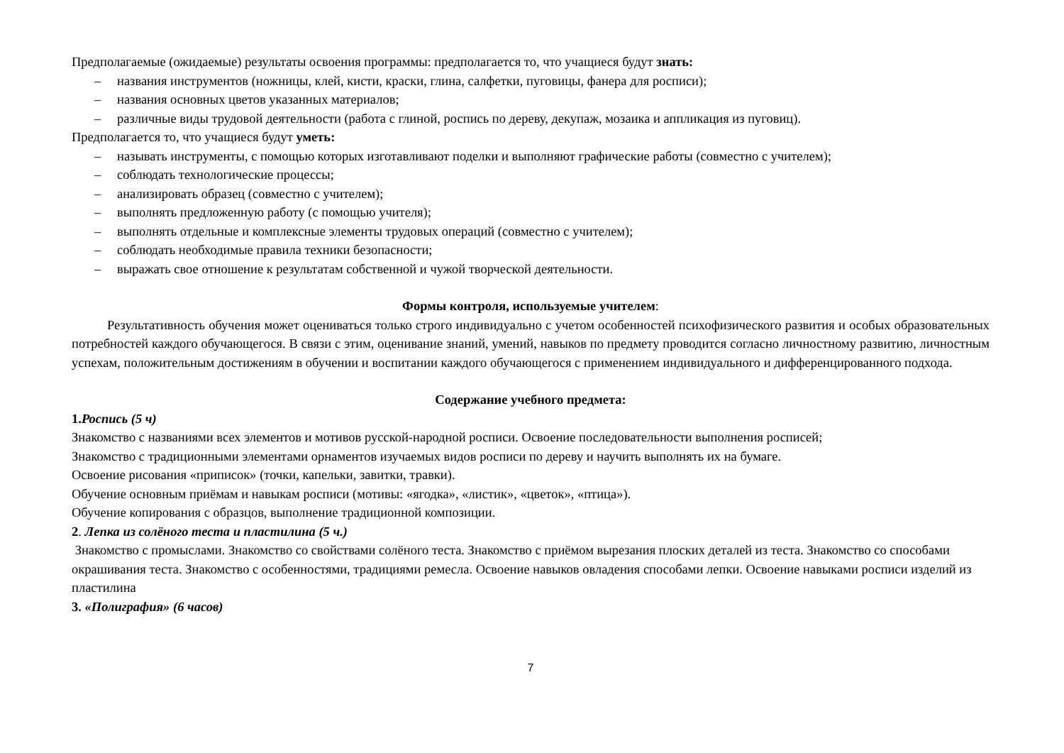Предполагаемые (ожидаемые) результаты освоения программы: предполагается то, что учащиеся будут знать:
– названия инструментов (ножницы, клей, кисти, краски, глина, салфетки, пуговицы, фанера для росписи);
– названия основных цветов указанных материалов;
– различные виды трудовой деятельности (работа с глиной, роспись по дереву, декупаж, мозаика и аппликация из пуговиц).
Предполагается то, что учащиеся будут уметь:
– называть инструменты, с помощью которых изготавливают поделки и выполняют графические работы (совместно с учителем);
– соблюдать технологические процессы;
– анализировать образец (совместно с учителем);
– выполнять предложенную работу (с помощью учителя);
– выполнять отдельные и комплексные элементы трудовых операций (совместно с учителем);
– соблюдать необходимые правила техники безопасности;
– выражать свое отношение к результатам собственной и чужой творческой деятельности.
Формы контроля, используемые учителем:
Результативность обучения может оцениваться только строго индивидуально с учетом особенностей психофизического развития и особых образовательных потребностей каждого обучающегося. В связи с этим, оценивание знаний, умений, навыков по предмету проводится согласно личностному развитию, личностным успехам, положительным достижениям в обучении и воспитании каждого обучающегося с применением индивидуального и дифференцированного подхода.
Содержание учебного предмета:
1.Роспись (5 ч)
Знакомство с названиями всех элементов и мотивов русской-народной росписи. Освоение последовательности выполнения росписей;
Знакомство с традиционными элементами орнаментов изучаемых видов росписи по дереву и научить выполнять их на бумаге.
Освоение рисования «приписок» (точки, капельки, завитки, травки).
Обучение основным приёмам и навыкам росписи (мотивы: «ягодка», «листик», «цветок», «птица»).
Обучение копирования с образцов, выполнение традиционной композиции.
2. Лепка из солёного теста и пластилина (5 ч.)
Знакомство с промыслами. Знакомство со свойствами солёного теста. Знакомство с приёмом вырезания плоских деталей из теста. Знакомство со способами окрашивания теста. Знакомство с особенностями, традициями ремесла. Освоение навыков овладения способами лепки. Освоение навыками росписи изделий из пластилина
3. «Полиграфия» (6 часов)
7